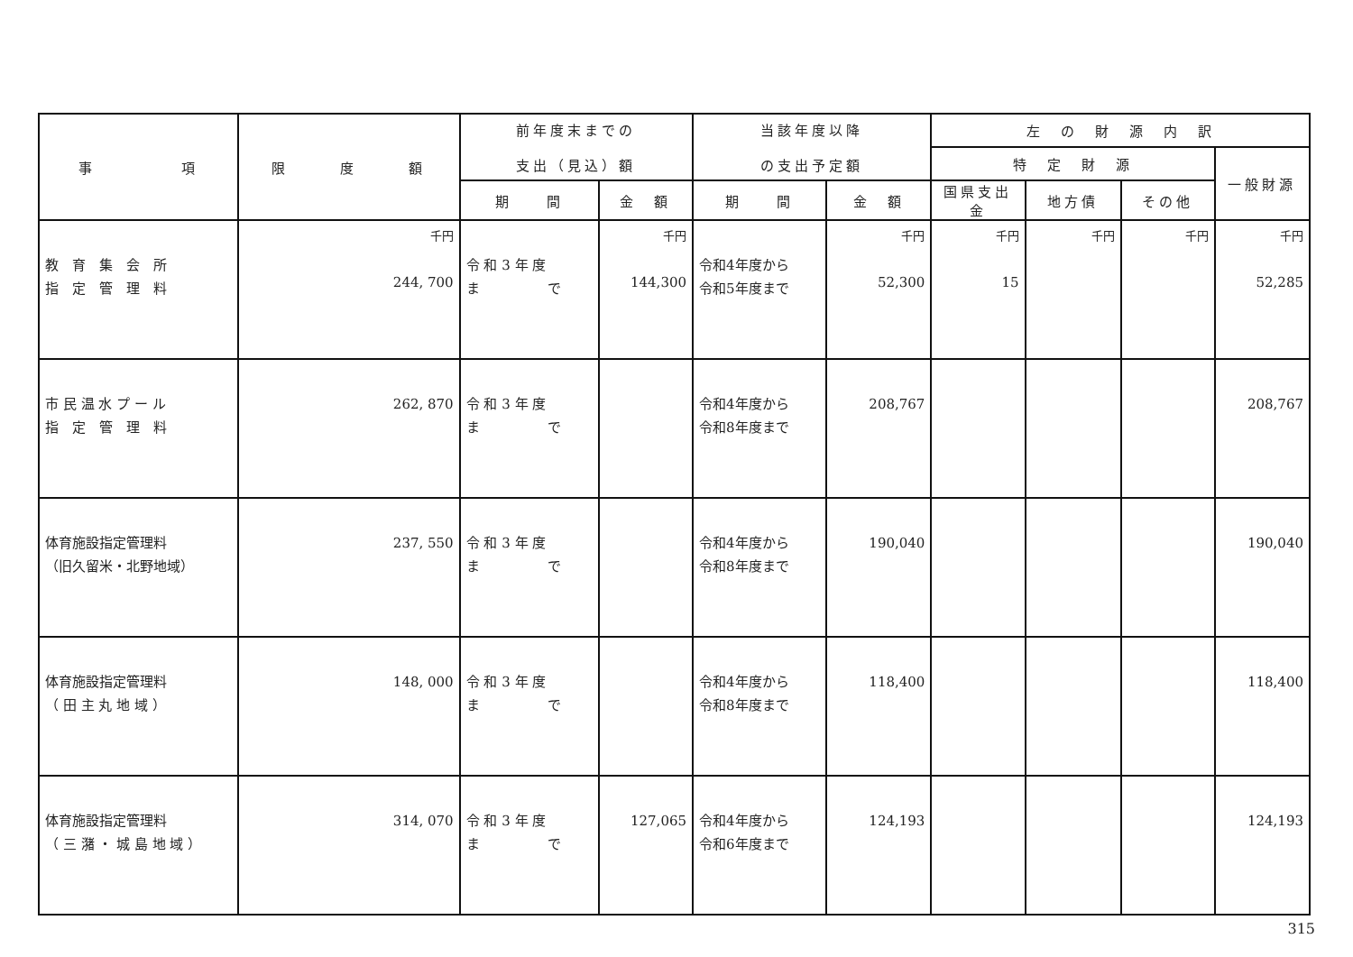| 事 項 | 限 度 額 | 前年度末までの 支出（見込）額 | | 当該年度以降 の支出予定額 | | 左 の 財 源 内 訳 | | | |
| --- | --- | --- | --- | --- | --- | --- | --- | --- | --- |
| | | | | | | 特 定 財 源 | | | 一般財源 |
| | | 期 間 | 金 額 | 期 間 | 金 額 | 国県支出金 | 地方債 | その他 | |
| 教 育 集 会 所 指 定 管 理 料 | 千円 244, 700 | 令 和 3 年 度 ま で | 千円 144,300 | 令和4年度から 令和5年度まで | 千円 52,300 | 千円 15 | 千円 | 千円 | 千円 52,285 |
| 市 民 温 水 プ ー ル 指 定 管 理 料 | 262, 870 | 令 和 3 年 度 ま で | | 令和4年度から 令和8年度まで | 208,767 | | | | 208,767 |
| 体育施設指定管理料 （旧久留米・北野地域） | 237, 550 | 令 和 3 年 度 ま で | | 令和4年度から 令和8年度まで | 190,040 | | | | 190,040 |
| 体育施設指定管理料 （ 田 主 丸 地 域 ） | 148, 000 | 令 和 3 年 度 ま で | | 令和4年度から 令和8年度まで | 118,400 | | | | 118,400 |
| 体育施設指定管理料 （ 三 潴 ・ 城 島 地 域 ） | 314, 070 | 令 和 3 年 度 ま で | 127,065 | 令和4年度から 令和6年度まで | 124,193 | | | | 124,193 |
315